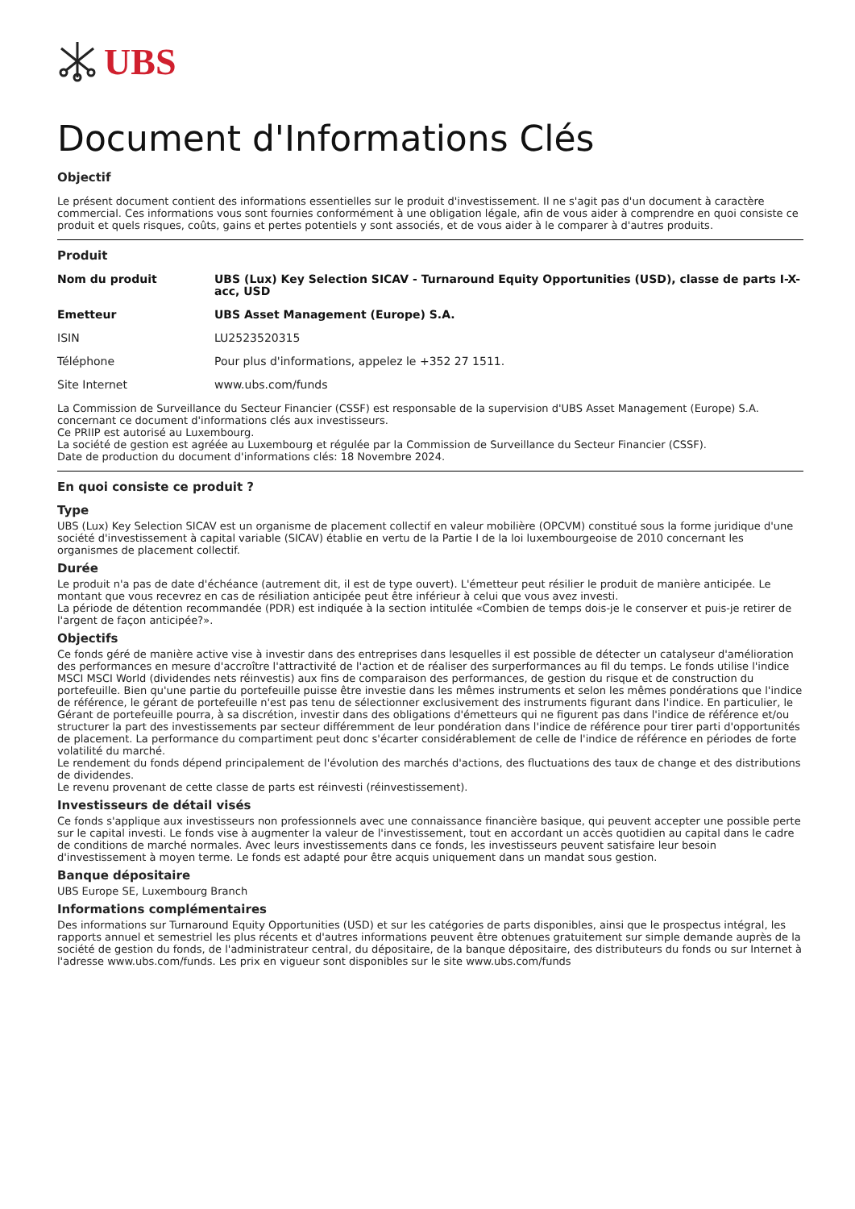UBS
Document d'Informations Clés
Objectif
Le présent document contient des informations essentielles sur le produit d'investissement. Il ne s'agit pas d'un document à caractère commercial. Ces informations vous sont fournies conformément à une obligation légale, afin de vous aider à comprendre en quoi consiste ce produit et quels risques, coûts, gains et pertes potentiels y sont associés, et de vous aider à le comparer à d'autres produits.
Produit
| Nom du produit | UBS (Lux) Key Selection SICAV - Turnaround Equity Opportunities (USD), classe de parts I-X-acc, USD |
| Emetteur | UBS Asset Management (Europe) S.A. |
| ISIN | LU2523520315 |
| Téléphone | Pour plus d'informations, appelez le +352 27 1511. |
| Site Internet | www.ubs.com/funds |
La Commission de Surveillance du Secteur Financier (CSSF) est responsable de la supervision d'UBS Asset Management (Europe) S.A. concernant ce document d'informations clés aux investisseurs.
Ce PRIIP est autorisé au Luxembourg.
La société de gestion est agréée au Luxembourg et régulée par la Commission de Surveillance du Secteur Financier (CSSF).
Date de production du document d'informations clés: 18 Novembre 2024.
En quoi consiste ce produit ?
Type
UBS (Lux) Key Selection SICAV est un organisme de placement collectif en valeur mobilière (OPCVM) constitué sous la forme juridique d'une société d'investissement à capital variable (SICAV) établie en vertu de la Partie I de la loi luxembourgeoise de 2010 concernant les organismes de placement collectif.
Durée
Le produit n'a pas de date d'échéance (autrement dit, il est de type ouvert). L'émetteur peut résilier le produit de manière anticipée. Le montant que vous recevrez en cas de résiliation anticipée peut être inférieur à celui que vous avez investi.
La période de détention recommandée (PDR) est indiquée à la section intitulée «Combien de temps dois-je le conserver et puis-je retirer de l'argent de façon anticipée?».
Objectifs
Ce fonds géré de manière active vise à investir dans des entreprises dans lesquelles il est possible de détecter un catalyseur d'amélioration des performances en mesure d'accroître l'attractivité de l'action et de réaliser des surperformances au fil du temps. Le fonds utilise l'indice MSCI MSCI World (dividendes nets réinvestis) aux fins de comparaison des performances, de gestion du risque et de construction du portefeuille. Bien qu'une partie du portefeuille puisse être investie dans les mêmes instruments et selon les mêmes pondérations que l'indice de référence, le gérant de portefeuille n'est pas tenu de sélectionner exclusivement des instruments figurant dans l'indice. En particulier, le Gérant de portefeuille pourra, à sa discrétion, investir dans des obligations d'émetteurs qui ne figurent pas dans l'indice de référence et/ou structurer la part des investissements par secteur différemment de leur pondération dans l'indice de référence pour tirer parti d'opportunités de placement. La performance du compartiment peut donc s'écarter considérablement de celle de l'indice de référence en périodes de forte volatilité du marché.
Le rendement du fonds dépend principalement de l'évolution des marchés d'actions, des fluctuations des taux de change et des distributions de dividendes.
Le revenu provenant de cette classe de parts est réinvesti (réinvestissement).
Investisseurs de détail visés
Ce fonds s'applique aux investisseurs non professionnels avec une connaissance financière basique, qui peuvent accepter une possible perte sur le capital investi. Le fonds vise à augmenter la valeur de l'investissement, tout en accordant un accès quotidien au capital dans le cadre de conditions de marché normales. Avec leurs investissements dans ce fonds, les investisseurs peuvent satisfaire leur besoin d'investissement à moyen terme. Le fonds est adapté pour être acquis uniquement dans un mandat sous gestion.
Banque dépositaire
UBS Europe SE, Luxembourg Branch
Informations complémentaires
Des informations sur Turnaround Equity Opportunities (USD) et sur les catégories de parts disponibles, ainsi que le prospectus intégral, les rapports annuel et semestriel les plus récents et d'autres informations peuvent être obtenues gratuitement sur simple demande auprès de la société de gestion du fonds, de l'administrateur central, du dépositaire, de la banque dépositaire, des distributeurs du fonds ou sur Internet à l'adresse www.ubs.com/funds. Les prix en vigueur sont disponibles sur le site www.ubs.com/funds